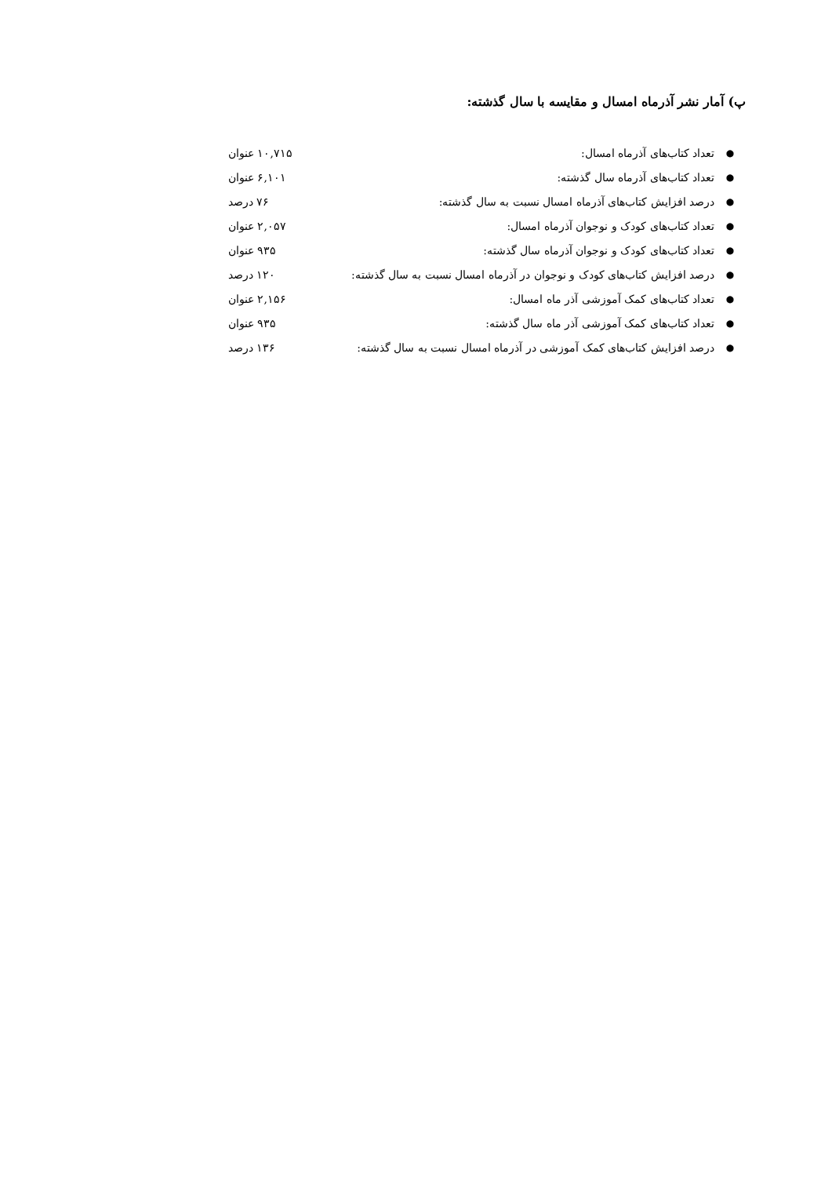پ) آمار نشر آذرماه امسال و مقایسه با سال گذشته:
● تعداد کتاب‌های آذرماه امسال: ۱۰,۷۱۵ عنوان
● تعداد کتاب‌های آذرماه سال گذشته: ۶,۱۰۱ عنوان
● درصد افزایش کتاب‌های آذرماه امسال نسبت به سال گذشته: ۷۶ درصد
● تعداد کتاب‌های کودک و نوجوان آذرماه امسال: ۲,۰۵۷ عنوان
● تعداد کتاب‌های کودک و نوجوان آذرماه سال گذشته: ۹۳۵ عنوان
● درصد افزایش کتاب‌های کودک و نوجوان در آذرماه امسال نسبت به سال گذشته: ۱۲۰ درصد
● تعداد کتاب‌های کمک آموزشی آذر ماه امسال: ۲,۱۵۶ عنوان
● تعداد کتاب‌های کمک آموزشی آذر ماه سال گذشته: ۹۳۵ عنوان
● درصد افزایش کتاب‌های کمک آموزشی در آذرماه امسال نسبت به سال گذشته: ۱۳۶ درصد